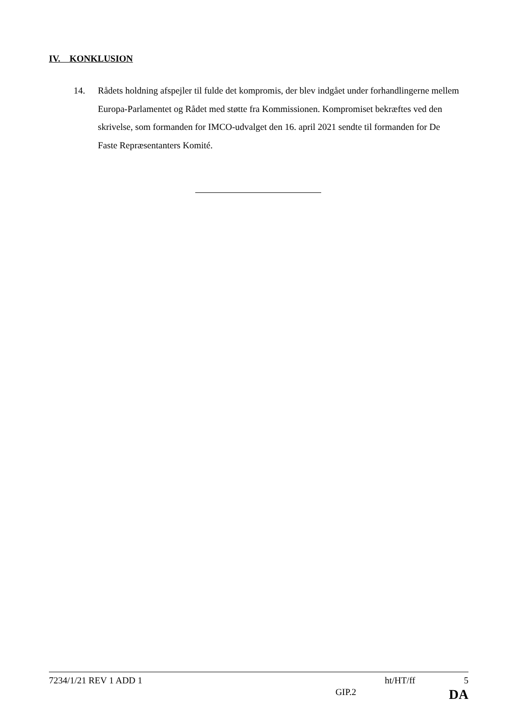IV. KONKLUSION
14. Rådets holdning afspejler til fulde det kompromis, der blev indgået under forhandlingerne mellem Europa-Parlamentet og Rådet med støtte fra Kommissionen. Kompromiset bekræftes ved den skrivelse, som formanden for IMCO-udvalget den 16. april 2021 sendte til formanden for De Faste Repræsentanters Komité.
7234/1/21 REV 1 ADD 1 ht/HT/ff 5
GIP.2 DA